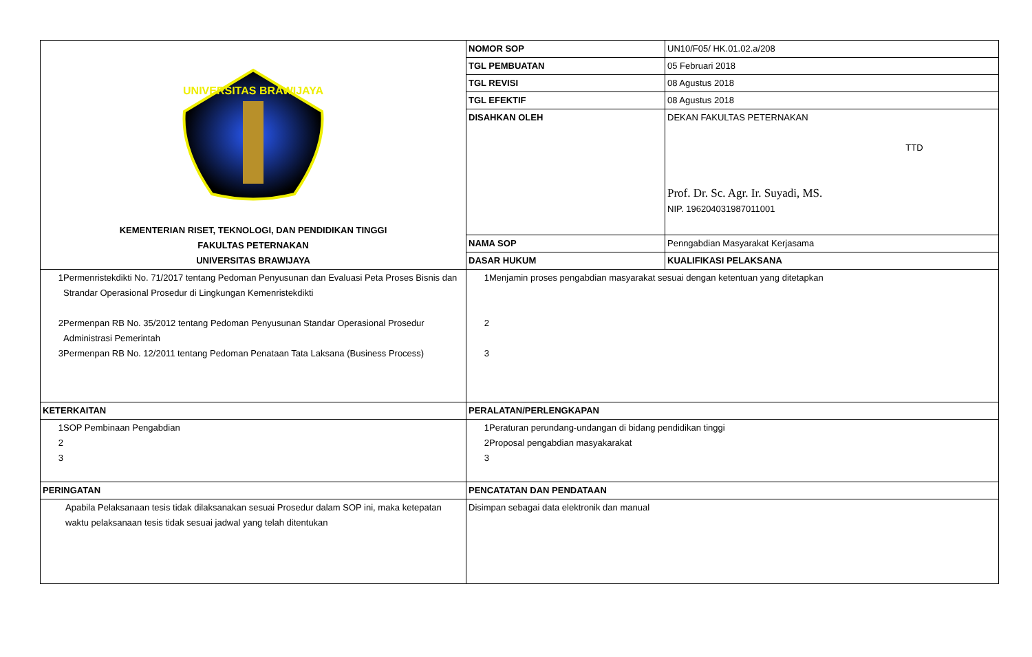| UNIVERSITAS BRAWIJAYA KEMENTERIAN RISET, TEKNOLOGI, DAN PENDIDIKAN TINGGI FAKULTAS PETERNAKAN UNIVERSITAS BRAWIJAYA | NOMOR SOP | UN10/F05/ HK.01.02.a/208 |
| | TGL PEMBUATAN | 05 Februari 2018 |
| | TGL REVISI | 08 Agustus 2018 |
| | TGL EFEKTIF | 08 Agustus 2018 |
| | DISAHKAN OLEH | DEKAN FAKULTAS PETERNAKAN TTD Prof. Dr. Sc. Agr. Ir. Suyadi, MS. NIP. 196204031987011001 |
| | NAMA SOP | Penngabdian Masyarakat Kerjasama |
| | DASAR HUKUM | KUALIFIKASI PELAKSANA |
| / 1 / Permenristekdikti No. 71/2017 tentang Pedoman Penyusunan dan Evaluasi Peta Proses Bisnis dan Strandar Operasional Prosedur di Lingkungan Kemenristekdikti / / 2 / Permenpan RB No. 35/2012 tentang Pedoman Penyusunan Standar Operasional Prosedur Administrasi Pemerintah / / 3 / Permenpan RB No. 12/2011 tentang Pedoman Penataan Tata Laksana (Business Process) / | / 1 / Menjamin proses pengabdian masyarakat sesuai dengan ketentuan yang ditetapkan / / 2 / / / 3 / / | |
| KETERKAITAN | PERALATAN/PERLENGKAPAN | |
| / 1 / SOP Pembinaan Pengabdian / / 2 / / / 3 / / | / 1 / Peraturan perundang-undangan di bidang pendidikan tinggi / / 2 / Proposal pengabdian masyakarakat / / 3 / / | |
| PERINGATAN | PENCATATAN DAN PENDATAAN | |
| Apabila Pelaksanaan tesis tidak dilaksanakan sesuai Prosedur dalam SOP ini, maka ketepatan waktu pelaksanaan tesis tidak sesuai jadwal yang telah ditentukan | Disimpan sebagai data elektronik dan manual | |